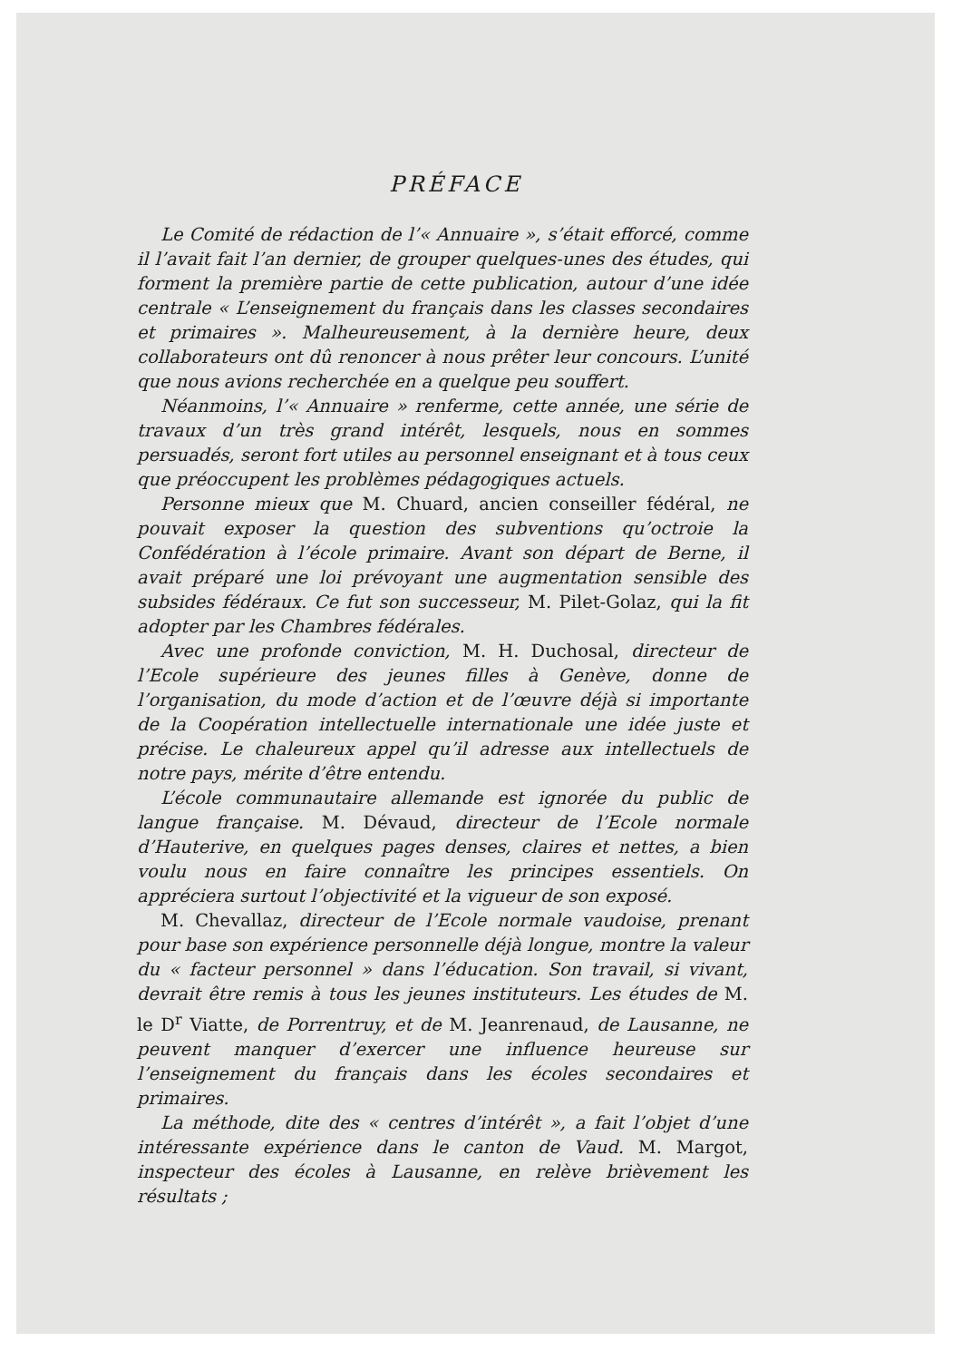PRÉFACE
Le Comité de rédaction de l’« Annuaire », s’était efforcé, comme il l’avait fait l’an dernier, de grouper quelques-unes des études, qui forment la première partie de cette publication, autour d’une idée centrale « L’enseignement du français dans les classes secondaires et primaires ». Malheureusement, à la dernière heure, deux collaborateurs ont dû renoncer à nous prêter leur concours. L’unité que nous avions recherchée en a quelque peu souffert.
Néanmoins, l’« Annuaire » renferme, cette année, une série de travaux d’un très grand intérêt, lesquels, nous en sommes persuadés, seront fort utiles au personnel enseignant et à tous ceux que préoccupent les problèmes pédagogiques actuels.
Personne mieux que M. Chuard, ancien conseiller fédéral, ne pouvait exposer la question des subventions qu’octroie la Confédération à l’école primaire. Avant son départ de Berne, il avait préparé une loi prévoyant une augmentation sensible des subsides fédéraux. Ce fut son successeur, M. Pilet-Golaz, qui la fit adopter par les Chambres fédérales.
Avec une profonde conviction, M. H. Duchosal, directeur de l’Ecole supérieure des jeunes filles à Genève, donne de l’organisation, du mode d’action et de l’œuvre déjà si importante de la Coopération intellectuelle internationale une idée juste et précise. Le chaleureux appel qu’il adresse aux intellectuels de notre pays, mérite d’être entendu.
L’école communautaire allemande est ignorée du public de langue française. M. Dévaud, directeur de l’Ecole normale d’Hauterive, en quelques pages denses, claires et nettes, a bien voulu nous en faire connaître les principes essentiels. On appréciera surtout l’objectivité et la vigueur de son exposé.
M. Chevallaz, directeur de l’Ecole normale vaudoise, prenant pour base son expérience personnelle déjà longue, montre la valeur du « facteur personnel » dans l’éducation. Son travail, si vivant, devrait être remis à tous les jeunes instituteurs. Les études de M. le D<sup>r</sup> Viatte, de Porrentruy, et de M. Jeanrenaud, de Lausanne, ne peuvent manquer d’exercer une influence heureuse sur l’enseignement du français dans les écoles secondaires et primaires.
La méthode, dite des « centres d’intérêt », a fait l’objet d’une intéressante expérience dans le canton de Vaud. M. Margot, inspecteur des écoles à Lausanne, en relève brièvement les résultats ;